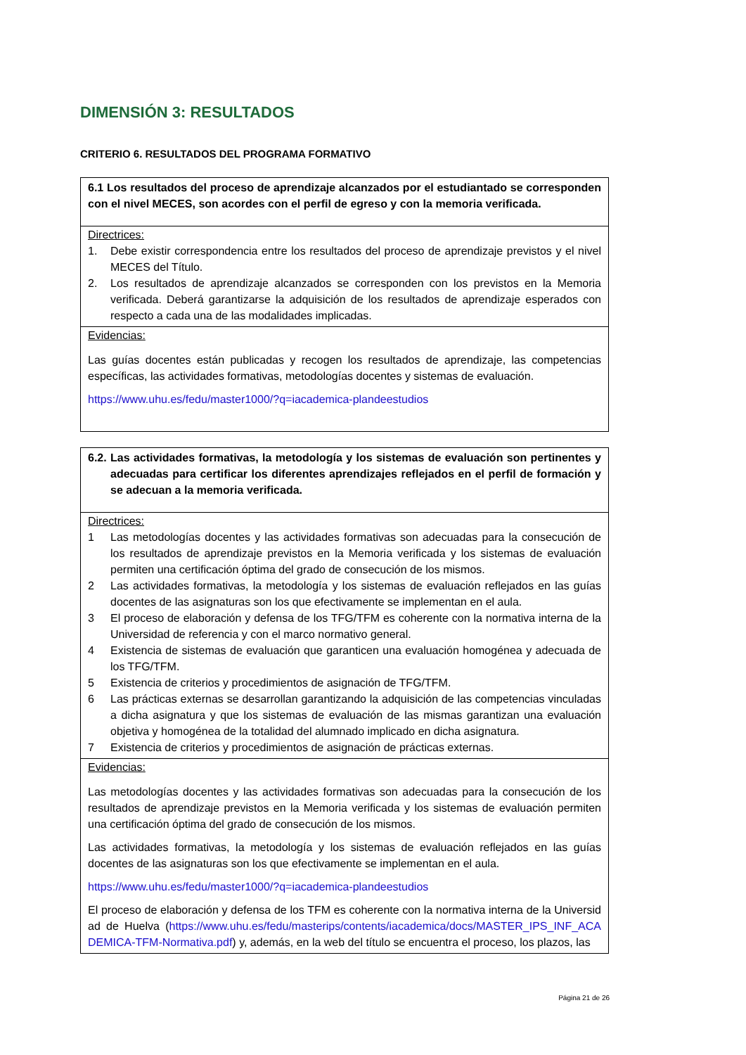DIMENSIÓN 3: RESULTADOS
CRITERIO 6. RESULTADOS DEL PROGRAMA FORMATIVO
| 6.1 Los resultados del proceso de aprendizaje alcanzados por el estudiantado se corresponden con el nivel MECES, son acordes con el perfil de egreso y con la memoria verificada. |
| Directrices: 1. Debe existir correspondencia entre los resultados del proceso de aprendizaje previstos y el nivel MECES del Título. 2. Los resultados de aprendizaje alcanzados se corresponden con los previstos en la Memoria verificada. Deberá garantizarse la adquisición de los resultados de aprendizaje esperados con respecto a cada una de las modalidades implicadas. |
| Evidencias: Las guías docentes están publicadas y recogen los resultados de aprendizaje, las competencias específicas, las actividades formativas, metodologías docentes y sistemas de evaluación. https://www.uhu.es/fedu/master1000/?q=iacademica-plandeestudios |
| 6.2. Las actividades formativas, la metodología y los sistemas de evaluación son pertinentes y adecuadas para certificar los diferentes aprendizajes reflejados en el perfil de formación y se adecuan a la memoria verificada. |
| Directrices: 1 Las metodologías docentes y las actividades formativas son adecuadas para la consecución de los resultados de aprendizaje previstos en la Memoria verificada y los sistemas de evaluación permiten una certificación óptima del grado de consecución de los mismos. 2 Las actividades formativas, la metodología y los sistemas de evaluación reflejados en las guías docentes de las asignaturas son los que efectivamente se implementan en el aula. 3 El proceso de elaboración y defensa de los TFG/TFM es coherente con la normativa interna de la Universidad de referencia y con el marco normativo general. 4 Existencia de sistemas de evaluación que garanticen una evaluación homogénea y adecuada de los TFG/TFM. 5 Existencia de criterios y procedimientos de asignación de TFG/TFM. 6 Las prácticas externas se desarrollan garantizando la adquisición de las competencias vinculadas a dicha asignatura y que los sistemas de evaluación de las mismas garantizan una evaluación objetiva y homogénea de la totalidad del alumnado implicado en dicha asignatura. 7 Existencia de criterios y procedimientos de asignación de prácticas externas. |
| Evidencias: Las metodologías docentes y las actividades formativas son adecuadas para la consecución de los resultados de aprendizaje previstos en la Memoria verificada y los sistemas de evaluación permiten una certificación óptima del grado de consecución de los mismos. Las actividades formativas, la metodología y los sistemas de evaluación reflejados en las guías docentes de las asignaturas son los que efectivamente se implementan en el aula. https://www.uhu.es/fedu/master1000/?q=iacademica-plandeestudios El proceso de elaboración y defensa de los TFM es coherente con la normativa interna de la Universidad de Huelva ( https://www.uhu.es/fedu/masterips/contents/iacademica/docs/MASTER_IPS_INF_ACADEMICA-TFM-Normativa.pdf ) y, además, en la web del título se encuentra el proceso, los plazos, las |
Página 21 de 26